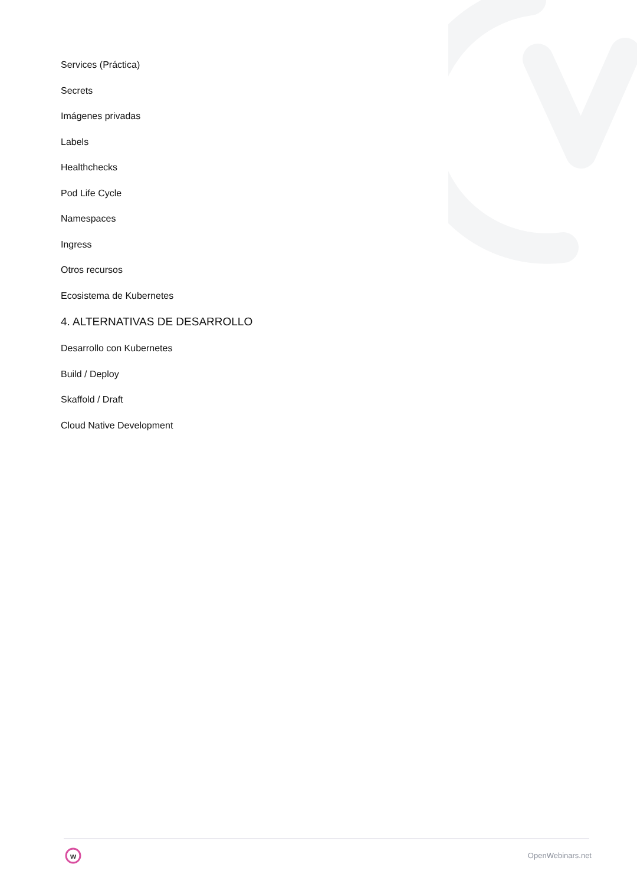Services (Práctica)
Secrets
Imágenes privadas
Labels
Healthchecks
Pod Life Cycle
Namespaces
Ingress
Otros recursos
Ecosistema de Kubernetes
4. ALTERNATIVAS DE DESARROLLO
Desarrollo con Kubernetes
Build / Deploy
Skaffold / Draft
Cloud Native Development
w
OpenWebinars.net